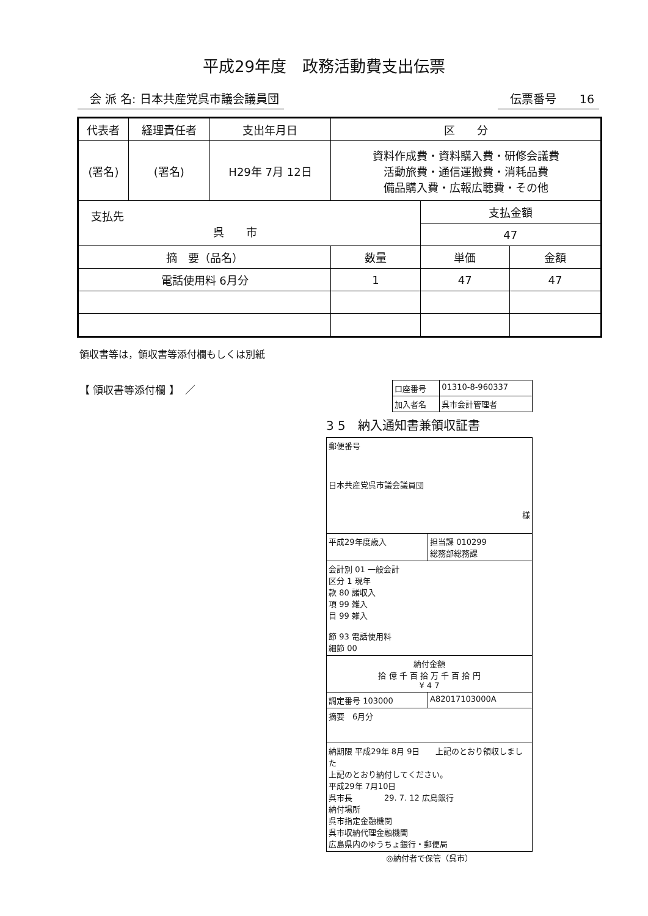平成29年度　政務活動費支出伝票
会 派 名: 日本共産党呉市議会議員団 伝票番号　　16
| 代表者 | 経理責任者 | 支出年月日 | 区 分 | | |
| --- | --- | --- | --- | --- | --- |
| (署名) | (署名) | H29年 7月 12日 | 資料作成費・資料購入費・研修会議費 活動旅費・通信運搬費・消耗品費 備品購入費・広報広聴費・その他 | | |
| 支払先 呉 市 | | | | 支払金額 | |
| | | | | 47 | |
| 摘 要（品名） | | | 数量 | 単価 | 金額 |
| 電話使用料 6月分 | | | 1 | 47 | 47 |
領収書等は，領収書等添付欄もしくは別紙
【 領収書等添付欄 】　／
| 口座番号 | 01310-8-960337 |
| 加入者名 | 呉市会計管理者 |
3 5　納入通知書兼領収証書
| 郵便番号 日本共産党呉市議会議員団 様 | |
| 平成29年度歳入 | 担当課 010299 総務部総務課 |
| 会計別 01 一般会計 区分 1 現年 款 80 諸収入 項 99 雑入 目 99 雑入 節 93 電話使用料 細節 00 | |
| 納付金額 拾 億 千 百 拾 万 千 百 拾 円 ¥ 4 7 | |
| 調定番号 103000 | A82017103000A |
| 摘要 6月分 | |
| 納期限 平成29年 8月 9日 上記のとおり領収しました 上記のとおり納付してください。 平成29年 7月10日 呉市長 29. 7. 12 広島銀行 納付場所 呉市指定金融機関 呉市収納代理金融機関 広島県内のゆうちょ銀行・郵便局 | |
◎納付者で保管（呉市）